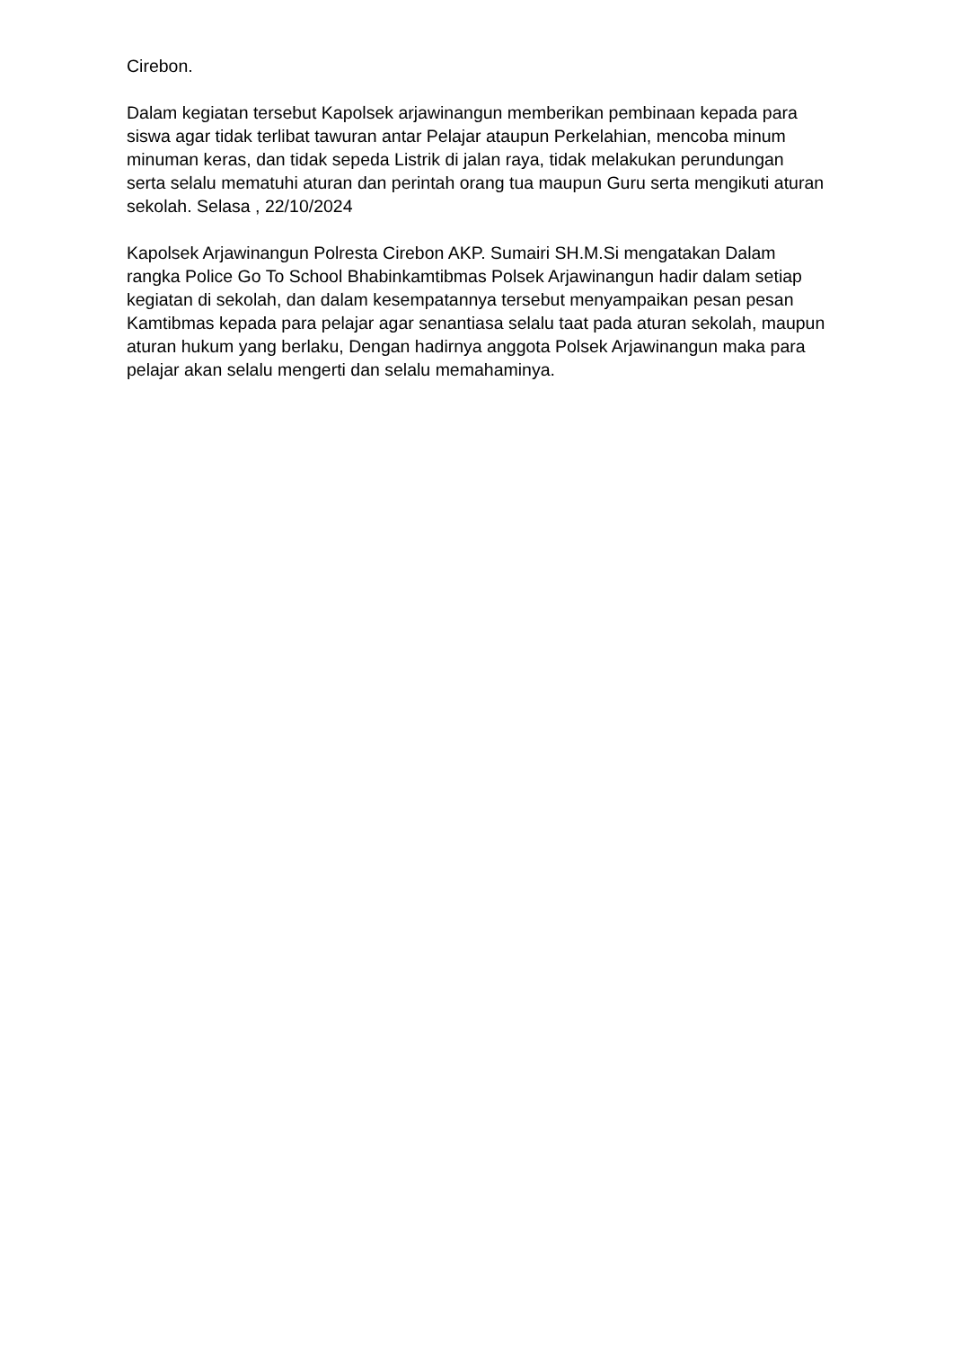Cirebon.
Dalam kegiatan tersebut Kapolsek arjawinangun memberikan pembinaan kepada para siswa agar tidak terlibat tawuran antar Pelajar ataupun Perkelahian, mencoba minum minuman keras, dan tidak sepeda Listrik di jalan raya, tidak melakukan perundungan serta selalu mematuhi aturan dan perintah orang tua maupun Guru serta mengikuti aturan sekolah. Selasa , 22/10/2024
Kapolsek Arjawinangun Polresta Cirebon AKP. Sumairi SH.M.Si mengatakan Dalam rangka Police Go To School Bhabinkamtibmas Polsek Arjawinangun hadir dalam setiap kegiatan di sekolah, dan dalam kesempatannya tersebut menyampaikan pesan pesan Kamtibmas kepada para pelajar agar senantiasa selalu taat pada aturan sekolah, maupun aturan hukum yang berlaku, Dengan hadirnya anggota Polsek Arjawinangun maka para pelajar akan selalu mengerti dan selalu memahaminya.